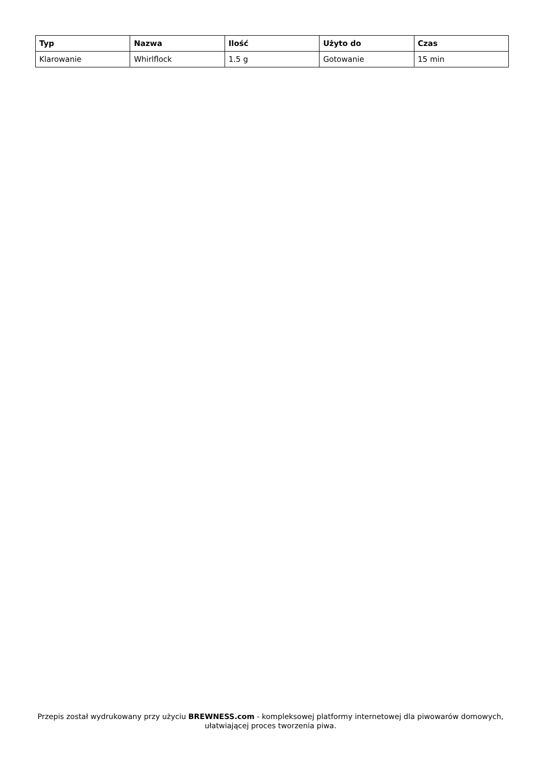| Typ | Nazwa | Ilość | Użyto do | Czas |
| --- | --- | --- | --- | --- |
| Klarowanie | Whirlflock | 1.5 g | Gotowanie | 15 min |
Przepis został wydrukowany przy użyciu BREWNESS.com - kompleksowej platformy internetowej dla piwowarów domowych, ułatwiającej proces tworzenia piwa.